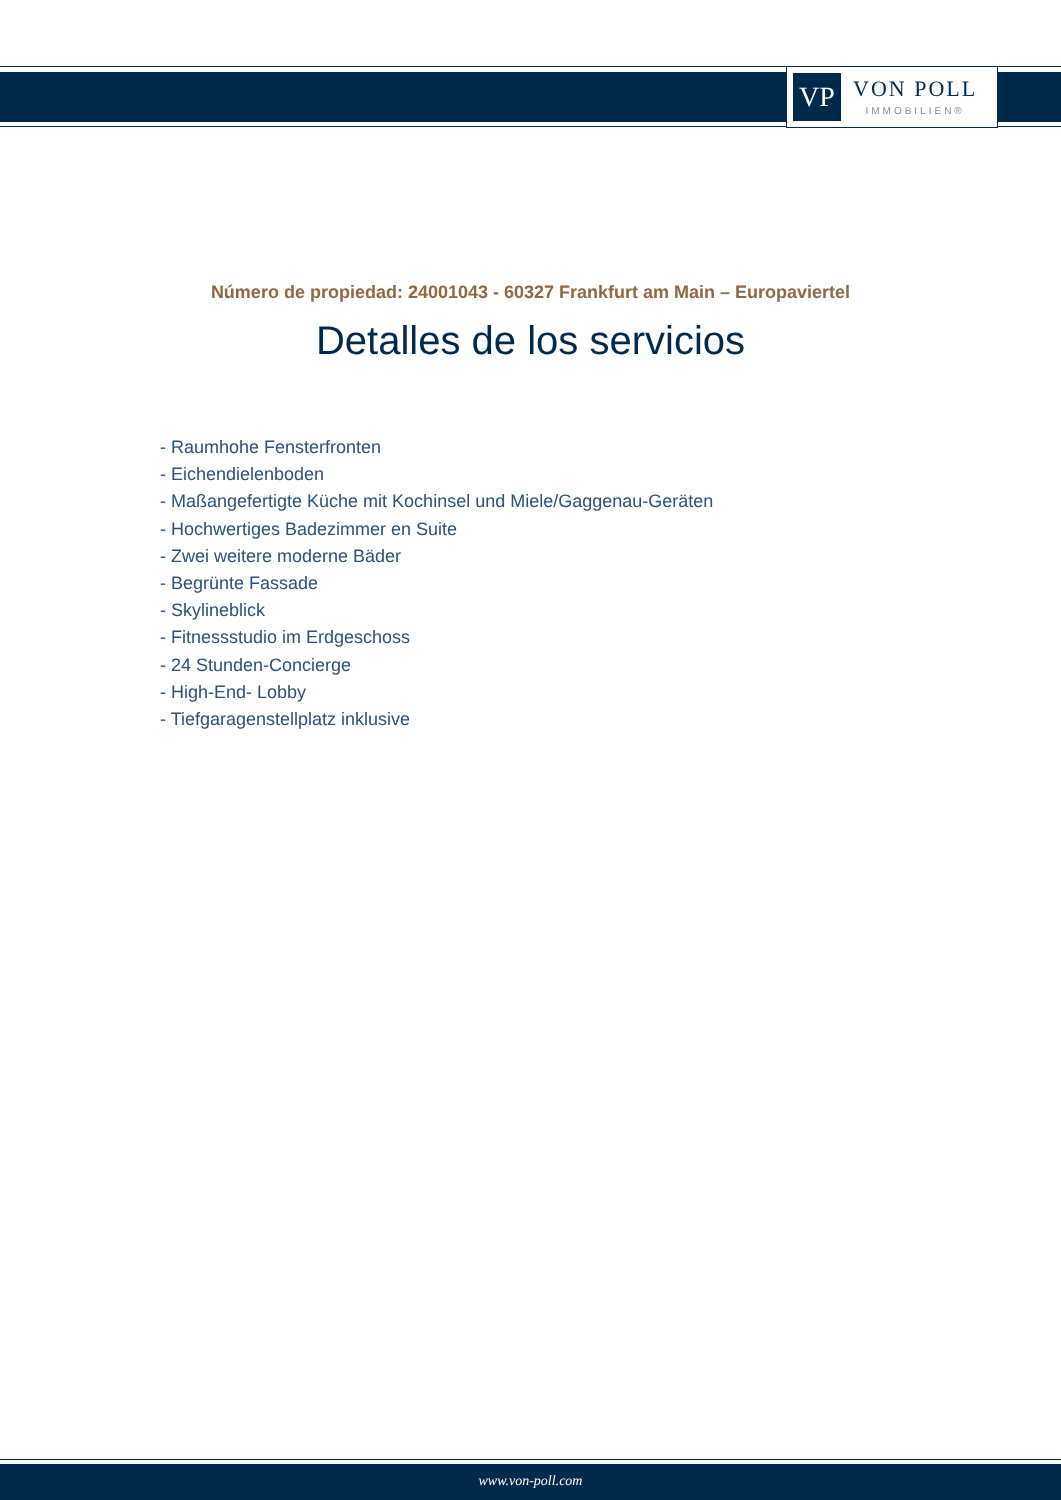VP
VON POLL
IMMOBILIEN®
Número de propiedad: 24001043 - 60327 Frankfurt am Main – Europaviertel
Detalles de los servicios
- Raumhohe Fensterfronten
- Eichendielenboden
- Maßangefertigte Küche mit Kochinsel und Miele/Gaggenau-Geräten
- Hochwertiges Badezimmer en Suite
- Zwei weitere moderne Bäder
- Begrünte Fassade
- Skylineblick
- Fitnessstudio im Erdgeschoss
- 24 Stunden-Concierge
- High-End- Lobby
- Tiefgaragenstellplatz inklusive
www.von-poll.com